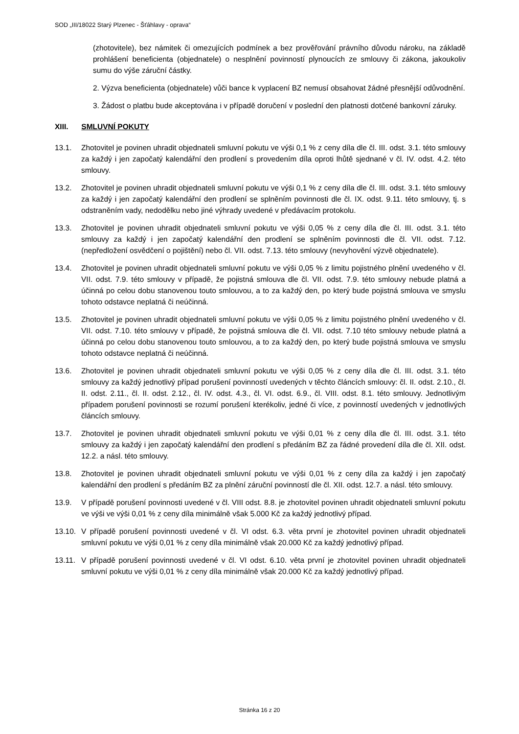SOD „III/18022 Starý Plzenec - Šťáhlavy - oprava“
(zhotovitele), bez námitek či omezujících podmínek a bez prověřování právního důvodu nároku, na základě prohlášení beneficienta (objednatele) o nesplnění povinností plynoucích ze smlouvy či zákona, jakoukoliv sumu do výše záruční částky.
2. Výzva beneficienta (objednatele) vůči bance k vyplacení BZ nemusí obsahovat žádné přesnější odůvodnění.
3. Žádost o platbu bude akceptována i v případě doručení v poslední den platnosti dotčené bankovní záruky.
XIII. SMLUVNÍ POKUTY
13.1. Zhotovitel je povinen uhradit objednateli smluvní pokutu ve výši 0,1 % z ceny díla dle čl. III. odst. 3.1. této smlouvy za každý i jen započatý kalendářní den prodlení s provedením díla oproti lhůtě sjednané v čl. IV. odst. 4.2. této smlouvy.
13.2. Zhotovitel je povinen uhradit objednateli smluvní pokutu ve výši 0,1 % z ceny díla dle čl. III. odst. 3.1. této smlouvy za každý i jen započatý kalendářní den prodlení se splněním povinnosti dle čl. IX. odst. 9.11. této smlouvy, tj. s odstraněním vady, nedodělku nebo jiné výhrady uvedené v předávacím protokolu.
13.3. Zhotovitel je povinen uhradit objednateli smluvní pokutu ve výši 0,05 % z ceny díla dle čl. III. odst. 3.1. této smlouvy za každý i jen započatý kalendářní den prodlení se splněním povinnosti dle čl. VII. odst. 7.12. (nepředložení osvědčení o pojištění) nebo čl. VII. odst. 7.13. této smlouvy (nevyhovění výzvě objednatele).
13.4. Zhotovitel je povinen uhradit objednateli smluvní pokutu ve výši 0,05 % z limitu pojistného plnění uvedeného v čl. VII. odst. 7.9. této smlouvy v případě, že pojistná smlouva dle čl. VII. odst. 7.9. této smlouvy nebude platná a účinná po celou dobu stanovenou touto smlouvou, a to za každý den, po který bude pojistná smlouva ve smyslu tohoto odstavce neplatná či neúčinná.
13.5. Zhotovitel je povinen uhradit objednateli smluvní pokutu ve výši 0,05 % z limitu pojistného plnění uvedeného v čl. VII. odst. 7.10. této smlouvy v případě, že pojistná smlouva dle čl. VII. odst. 7.10 této smlouvy nebude platná a účinná po celou dobu stanovenou touto smlouvou, a to za každý den, po který bude pojistná smlouva ve smyslu tohoto odstavce neplatná či neúčinná.
13.6. Zhotovitel je povinen uhradit objednateli smluvní pokutu ve výši 0,05 % z ceny díla dle čl. III. odst. 3.1. této smlouvy za každý jednotlivý případ porušení povinností uvedených v těchto článcích smlouvy: čl. II. odst. 2.10., čl. II. odst. 2.11., čl. II. odst. 2.12., čl. IV. odst. 4.3., čl. VI. odst. 6.9., čl. VIII. odst. 8.1. této smlouvy. Jednotlivým případem porušení povinnosti se rozumí porušení kterékoliv, jedné či více, z povinností uvedených v jednotlivých článcích smlouvy.
13.7. Zhotovitel je povinen uhradit objednateli smluvní pokutu ve výši 0,01 % z ceny díla dle čl. III. odst. 3.1. této smlouvy za každý i jen započatý kalendářní den prodlení s předáním BZ za řádné provedení díla dle čl. XII. odst. 12.2. a násl. této smlouvy.
13.8. Zhotovitel je povinen uhradit objednateli smluvní pokutu ve výši 0,01 % z ceny díla za každý i jen započatý kalendářní den prodlení s předáním BZ za plnění záruční povinností dle čl. XII. odst. 12.7. a násl. této smlouvy.
13.9. V případě porušení povinnosti uvedené v čl. VIII odst. 8.8. je zhotovitel povinen uhradit objednateli smluvní pokutu ve výši ve výši 0,01 % z ceny díla minimálně však 5.000 Kč za každý jednotlivý případ.
13.10.
V případě porušení povinnosti uvedené v čl. VI odst. 6.3. věta první je zhotovitel povinen uhradit objednateli smluvní pokutu ve výši 0,01 % z ceny díla minimálně však 20.000 Kč za každý jednotlivý případ.
13.11.
V případě porušení povinnosti uvedené v čl. VI odst. 6.10. věta první je zhotovitel povinen uhradit objednateli smluvní pokutu ve výši 0,01 % z ceny díla minimálně však 20.000 Kč za každý jednotlivý případ.
Stránka 16 z 20